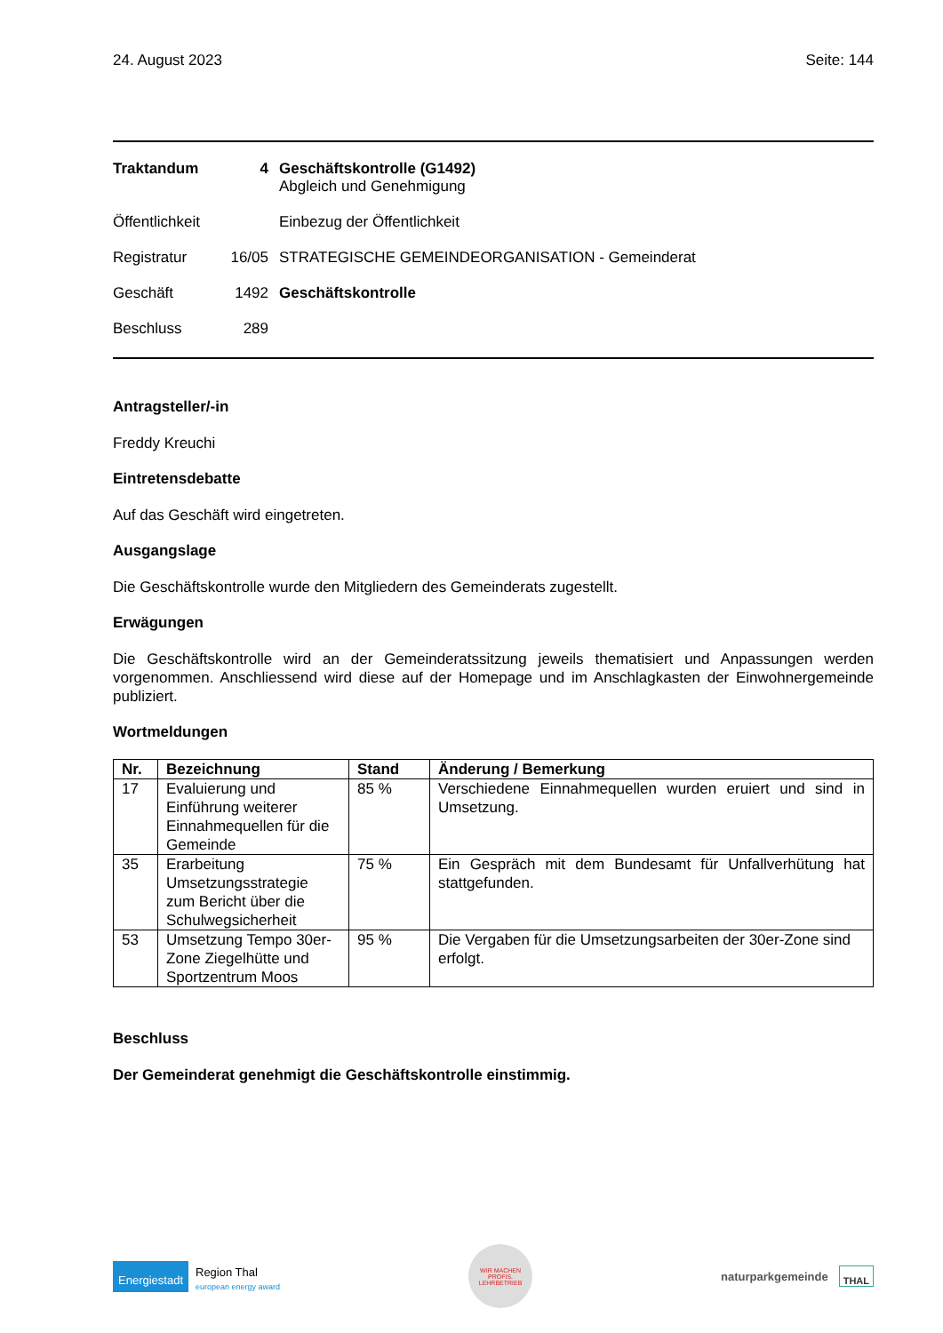24. August 2023 Seite: 144
| Traktandum | 4 | Geschäftskontrolle (G1492) Abgleich und Genehmigung |
| Öffentlichkeit | | Einbezug der Öffentlichkeit |
| Registratur | 16/05 | STRATEGISCHE GEMEINDEORGANISATION - Gemeinderat |
| Geschäft | 1492 | Geschäftskontrolle |
| Beschluss | 289 | |
Antragsteller/-in
Freddy Kreuchi
Eintretensdebatte
Auf das Geschäft wird eingetreten.
Ausgangslage
Die Geschäftskontrolle wurde den Mitgliedern des Gemeinderats zugestellt.
Erwägungen
Die Geschäftskontrolle wird an der Gemeinderatssitzung jeweils thematisiert und Anpassungen werden vorgenommen. Anschliessend wird diese auf der Homepage und im Anschlagkasten der Einwohnergemeinde publiziert.
Wortmeldungen
| Nr. | Bezeichnung | Stand | Änderung / Bemerkung |
| --- | --- | --- | --- |
| 17 | Evaluierung und Einführung weiterer Einnahmequellen für die Gemeinde | 85 % | Verschiedene Einnahmequellen wurden eruiert und sind in Umsetzung. |
| 35 | Erarbeitung Umsetzungsstrategie zum Bericht über die Schulwegsicherheit | 75 % | Ein Gespräch mit dem Bundesamt für Unfallverhütung hat stattgefunden. |
| 53 | Umsetzung Tempo 30er-Zone Ziegelhütte und Sportzentrum Moos | 95 % | Die Vergaben für die Umsetzungsarbeiten der 30er-Zone sind erfolgt. |
Beschluss
Der Gemeinderat genehmigt die Geschäftskontrolle einstimmig.
Energiestadt Region Thal
european energy award
WIR MACHEN PROFIS. LEHRBETRIEB
naturparkgemeinde THAL